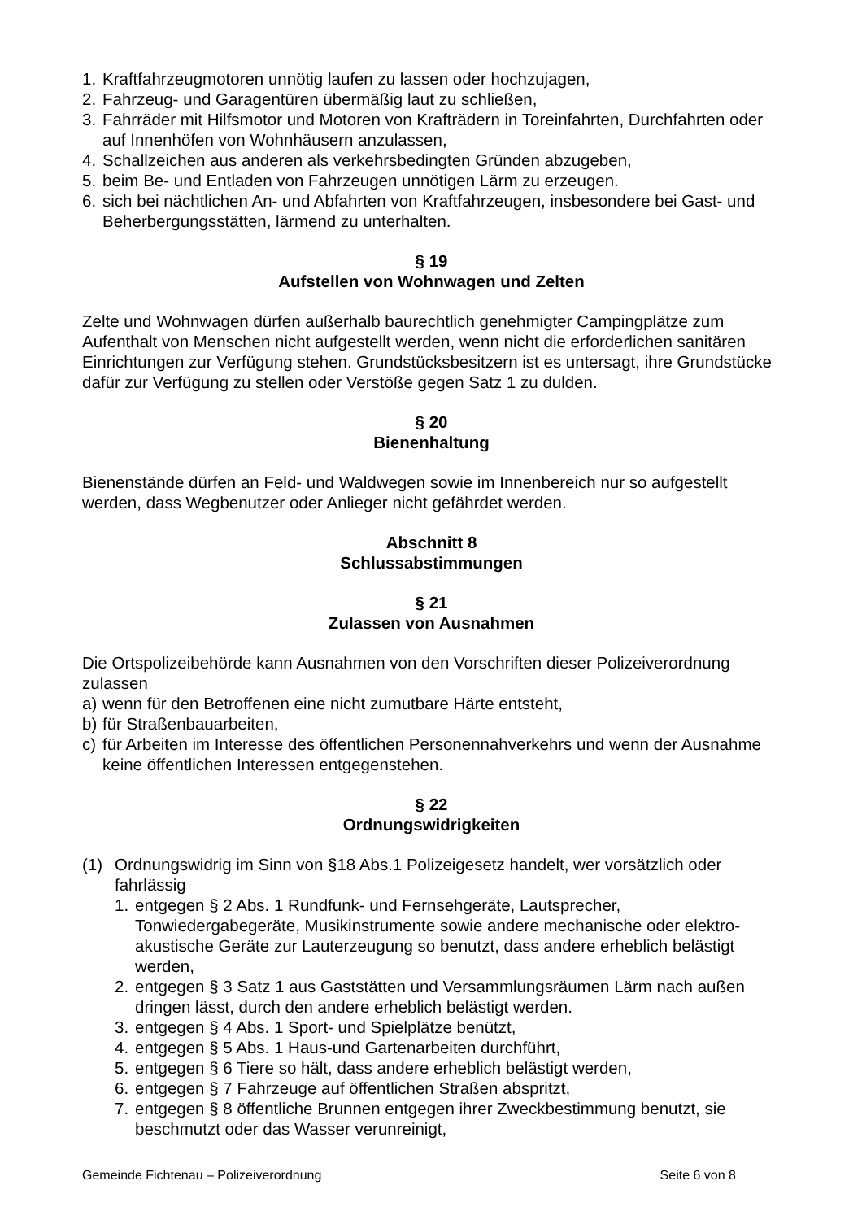1. Kraftfahrzeugmotoren unnötig laufen zu lassen oder hochzujagen,
2. Fahrzeug- und Garagentüren übermäßig laut zu schließen,
3. Fahrräder mit Hilfsmotor und Motoren von Krafträdern in Toreinfahrten, Durchfahrten oder auf Innenhöfen von Wohnhäusern anzulassen,
4. Schallzeichen aus anderen als verkehrsbedingten Gründen abzugeben,
5. beim Be- und Entladen von Fahrzeugen unnötigen Lärm zu erzeugen.
6. sich bei nächtlichen An- und Abfahrten von Kraftfahrzeugen, insbesondere bei Gast- und Beherbergungsstätten, lärmend zu unterhalten.
§ 19
Aufstellen von Wohnwagen und Zelten
Zelte und Wohnwagen dürfen außerhalb baurechtlich genehmigter Campingplätze zum Aufenthalt von Menschen nicht aufgestellt werden, wenn nicht die erforderlichen sanitären Einrichtungen zur Verfügung stehen. Grundstücksbesitzern ist es untersagt, ihre Grundstücke dafür zur Verfügung zu stellen oder Verstöße gegen Satz 1 zu dulden.
§ 20
Bienenhaltung
Bienenstände dürfen an Feld- und Waldwegen sowie im Innenbereich nur so aufgestellt werden, dass Wegbenutzer oder Anlieger nicht gefährdet werden.
Abschnitt 8
Schlussabstimmungen
§ 21
Zulassen von Ausnahmen
Die Ortspolizeibehörde kann Ausnahmen von den Vorschriften dieser Polizeiverordnung zulassen
a) wenn für den Betroffenen eine nicht zumutbare Härte entsteht,
b) für Straßenbauarbeiten,
c) für Arbeiten im Interesse des öffentlichen Personennahverkehrs und wenn der Ausnahme keine öffentlichen Interessen entgegenstehen.
§ 22
Ordnungswidrigkeiten
(1) Ordnungswidrig im Sinn von §18 Abs.1 Polizeigesetz handelt, wer vorsätzlich oder fahrlässig
1. entgegen § 2 Abs. 1 Rundfunk- und Fernsehgeräte, Lautsprecher, Tonwiedergabegeräte, Musikinstrumente sowie andere mechanische oder elektro-akustische Geräte zur Lauterzeugung so benutzt, dass andere erheblich belästigt werden,
2. entgegen § 3 Satz 1 aus Gaststätten und Versammlungsräumen Lärm nach außen dringen lässt, durch den andere erheblich belästigt werden.
3. entgegen § 4 Abs. 1 Sport- und Spielplätze benützt,
4. entgegen § 5 Abs. 1 Haus-und Gartenarbeiten durchführt,
5. entgegen § 6 Tiere so hält, dass andere erheblich belästigt werden,
6. entgegen § 7 Fahrzeuge auf öffentlichen Straßen abspritzt,
7. entgegen § 8 öffentliche Brunnen entgegen ihrer Zweckbestimmung benutzt, sie beschmutzt oder das Wasser verunreinigt,
Gemeinde Fichtenau – Polizeiverordnung Seite 6 von 8